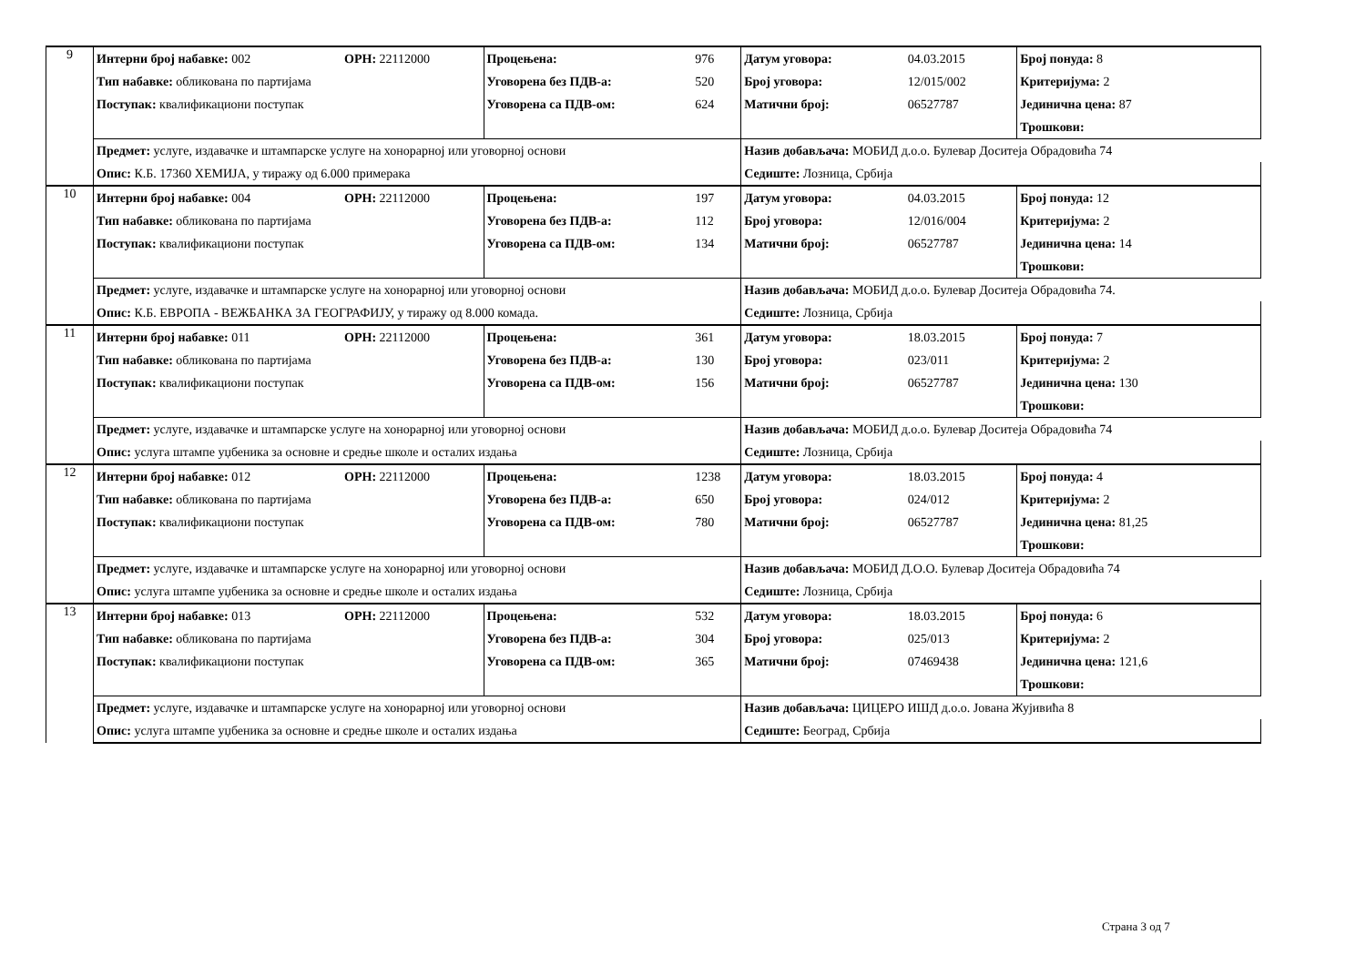| 9 | Интерни број набавке: 002 | ОРН: 22112000 | Процењена: | 976 | Датум уговора: | 04.03.2015 | Број понуда: 8 | |
| | Тип набавке: обликована по партијама | | Уговорена без ПДВ-а: | 520 | Број уговора: | 12/015/002 | Критеријума: 2 | |
| | Поступак: квалификациони поступак | | Уговорена са ПДВ-ом: | 624 | Матични број: | 06527787 | Јединична цена: 87 | |
| | | | | | | | Трошкови: | |
| | Предмет: услуге, издавачке и штампарске услуге на хонорарној или уговорној основи | | | | Назив добављача: МОБИД д.о.о. Булевар Доситеја Обрадовића 74 | | | |
| | Опис: К.Б. 17360 ХЕМИЈА, у тиражу од 6.000 примерака | | | | Седиште: Лозница, Србија | | | |
| 10 | Интерни број набавке: 004 | ОРН: 22112000 | Процењена: | 197 | Датум уговора: | 04.03.2015 | Број понуда: 12 | |
| | Тип набавке: обликована по партијама | | Уговорена без ПДВ-а: | 112 | Број уговора: | 12/016/004 | Критеријума: 2 | |
| | Поступак: квалификациони поступак | | Уговорена са ПДВ-ом: | 134 | Матични број: | 06527787 | Јединична цена: 14 | |
| | | | | | | | Трошкови: | |
| | Предмет: услуге, издавачке и штампарске услуге на хонорарној или уговорној основи | | | | Назив добављача: МОБИД д.о.о. Булевар Доситеја Обрадовића 74. | | | |
| | Опис: К.Б. ЕВРОПА - ВЕЖБАНКА ЗА ГЕОГРАФИЈУ, у тиражу од 8.000 комада. | | | | Седиште: Лозница, Србија | | | |
| 11 | Интерни број набавке: 011 | ОРН: 22112000 | Процењена: | 361 | Датум уговора: | 18.03.2015 | Број понуда: 7 | |
| | Тип набавке: обликована по партијама | | Уговорена без ПДВ-а: | 130 | Број уговора: | 023/011 | Критеријума: 2 | |
| | Поступак: квалификациони поступак | | Уговорена са ПДВ-ом: | 156 | Матични број: | 06527787 | Јединична цена: 130 | |
| | | | | | | | Трошкови: | |
| | Предмет: услуге, издавачке и штампарске услуге на хонорарној или уговорној основи | | | | Назив добављача: МОБИД д.о.о. Булевар Доситеја Обрадовића 74 | | | |
| | Опис: услуга штампе уџбеника за основне и средње школе и осталих издања | | | | Седиште: Лозница, Србија | | | |
| 12 | Интерни број набавке: 012 | ОРН: 22112000 | Процењена: | 1238 | Датум уговора: | 18.03.2015 | Број понуда: 4 | |
| | Тип набавке: обликована по партијама | | Уговорена без ПДВ-а: | 650 | Број уговора: | 024/012 | Критеријума: 2 | |
| | Поступак: квалификациони поступак | | Уговорена са ПДВ-ом: | 780 | Матични број: | 06527787 | Јединична цена: 81,25 | |
| | | | | | | | Трошкови: | |
| | Предмет: услуге, издавачке и штампарске услуге на хонорарној или уговорној основи | | | | Назив добављача: МОБИД Д.О.О. Булевар Доситеја Обрадовића 74 | | | |
| | Опис: услуга штампе уџбеника за основне и средње школе и осталих издања | | | | Седиште: Лозница, Србија | | | |
| 13 | Интерни број набавке: 013 | ОРН: 22112000 | Процењена: | 532 | Датум уговора: | 18.03.2015 | Број понуда: 6 | |
| | Тип набавке: обликована по партијама | | Уговорена без ПДВ-а: | 304 | Број уговора: | 025/013 | Критеријума: 2 | |
| | Поступак: квалификациони поступак | | Уговорена са ПДВ-ом: | 365 | Матични број: | 07469438 | Јединична цена: 121,6 | |
| | | | | | | | Трошкови: | |
| | Предмет: услуге, издавачке и штампарске услуге на хонорарној или уговорној основи | | | | Назив добављача: ЦИЦЕРО ИШД д.о.о. Јована Жујивића 8 | | | |
| | Опис: услуга штампе уџбеника за основне и средње школе и осталих издања | | | | Седиште: Београд, Србија | | | |
Страна 3 од 7